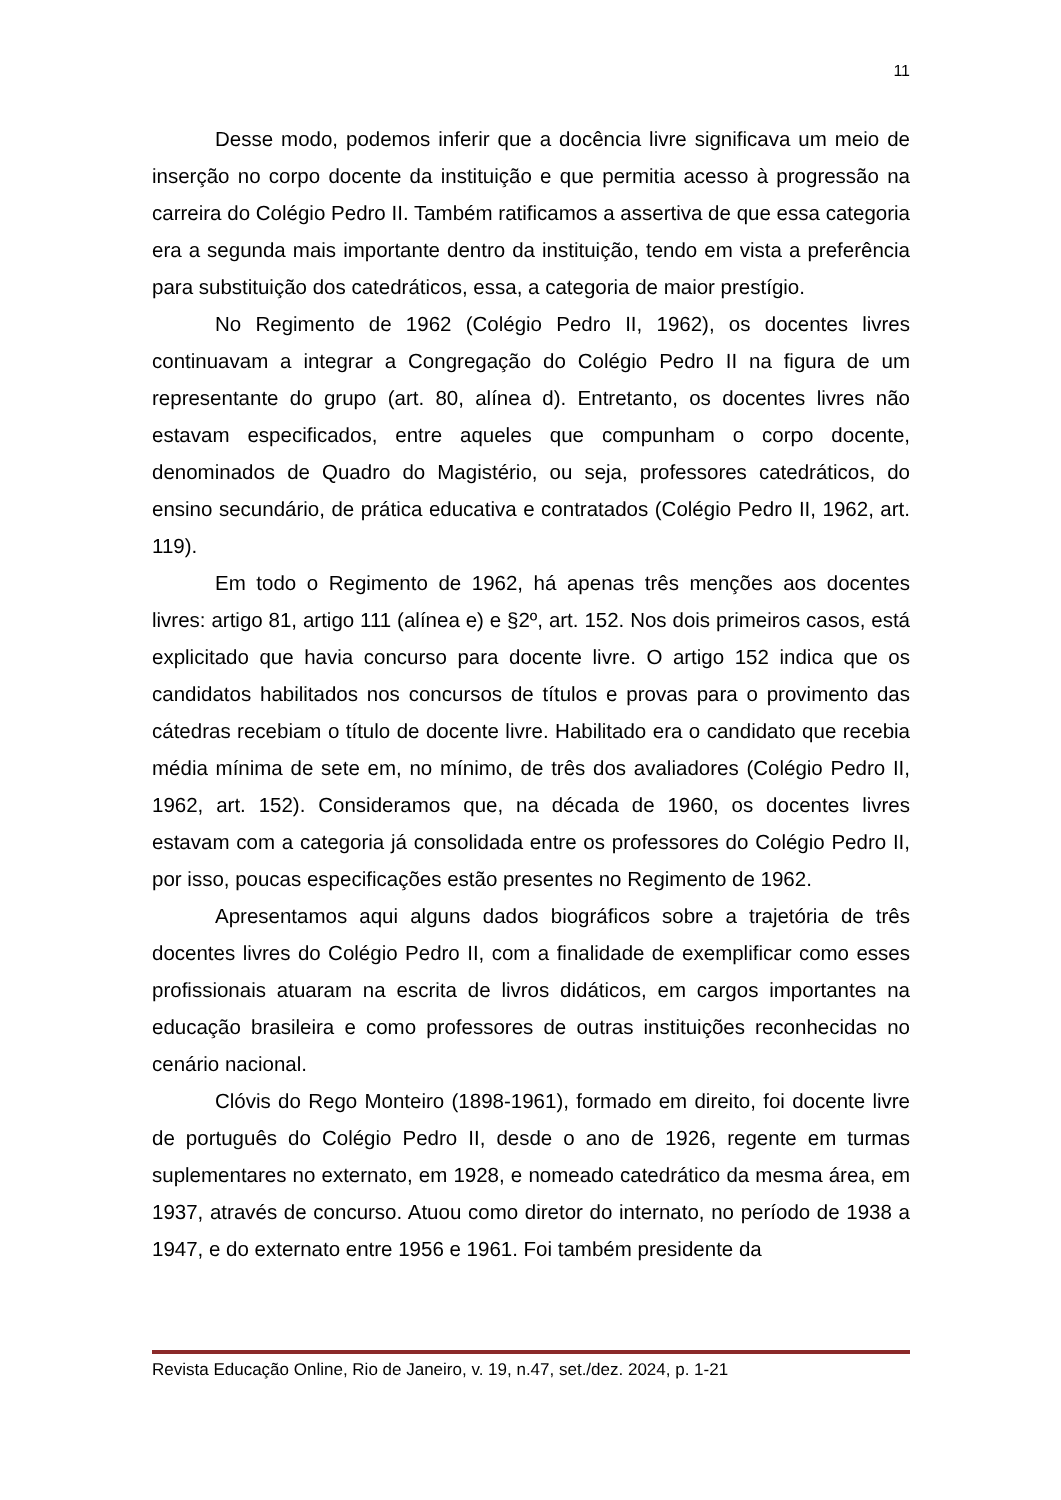11
Desse modo, podemos inferir que a docência livre significava um meio de inserção no corpo docente da instituição e que permitia acesso à progressão na carreira do Colégio Pedro II. Também ratificamos a assertiva de que essa categoria era a segunda mais importante dentro da instituição, tendo em vista a preferência para substituição dos catedráticos, essa, a categoria de maior prestígio.
No Regimento de 1962 (Colégio Pedro II, 1962), os docentes livres continuavam a integrar a Congregação do Colégio Pedro II na figura de um representante do grupo (art. 80, alínea d). Entretanto, os docentes livres não estavam especificados, entre aqueles que compunham o corpo docente, denominados de Quadro do Magistério, ou seja, professores catedráticos, do ensino secundário, de prática educativa e contratados (Colégio Pedro II, 1962, art. 119).
Em todo o Regimento de 1962, há apenas três menções aos docentes livres: artigo 81, artigo 111 (alínea e) e §2º, art. 152. Nos dois primeiros casos, está explicitado que havia concurso para docente livre. O artigo 152 indica que os candidatos habilitados nos concursos de títulos e provas para o provimento das cátedras recebiam o título de docente livre. Habilitado era o candidato que recebia média mínima de sete em, no mínimo, de três dos avaliadores (Colégio Pedro II, 1962, art. 152). Consideramos que, na década de 1960, os docentes livres estavam com a categoria já consolidada entre os professores do Colégio Pedro II, por isso, poucas especificações estão presentes no Regimento de 1962.
Apresentamos aqui alguns dados biográficos sobre a trajetória de três docentes livres do Colégio Pedro II, com a finalidade de exemplificar como esses profissionais atuaram na escrita de livros didáticos, em cargos importantes na educação brasileira e como professores de outras instituições reconhecidas no cenário nacional.
Clóvis do Rego Monteiro (1898-1961), formado em direito, foi docente livre de português do Colégio Pedro II, desde o ano de 1926, regente em turmas suplementares no externato, em 1928, e nomeado catedrático da mesma área, em 1937, através de concurso. Atuou como diretor do internato, no período de 1938 a 1947, e do externato entre 1956 e 1961. Foi também presidente da
Revista Educação Online, Rio de Janeiro, v. 19, n.47, set./dez. 2024, p. 1-21